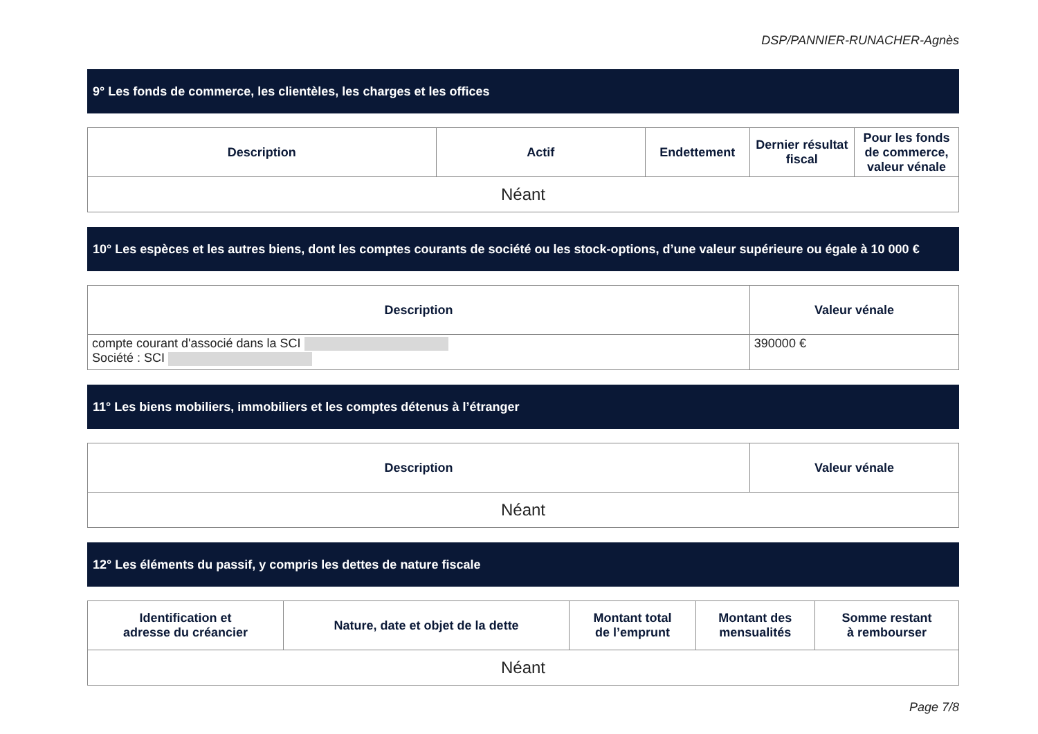DSP/PANNIER-RUNACHER-Agnès
9° Les fonds de commerce, les clientèles, les charges et les offices
| Description | Actif | Endettement | Dernier résultat fiscal | Pour les fonds de commerce, valeur vénale |
| --- | --- | --- | --- | --- |
| Néant | | | | |
10° Les espèces et les autres biens, dont les comptes courants de société ou les stock-options, d’une valeur supérieure ou égale à 10 000 €
| Description | Valeur vénale |
| --- | --- |
| compte courant d'associé dans la SCI Société : SCI | 390000 € |
11° Les biens mobiliers, immobiliers et les comptes détenus à l’étranger
| Description | Valeur vénale |
| --- | --- |
| Néant | |
12° Les éléments du passif, y compris les dettes de nature fiscale
| Identification et adresse du créancier | Nature, date et objet de la dette | Montant total de l’emprunt | Montant des mensualités | Somme restant à rembourser |
| --- | --- | --- | --- | --- |
| Néant | | | | |
Page 7/8